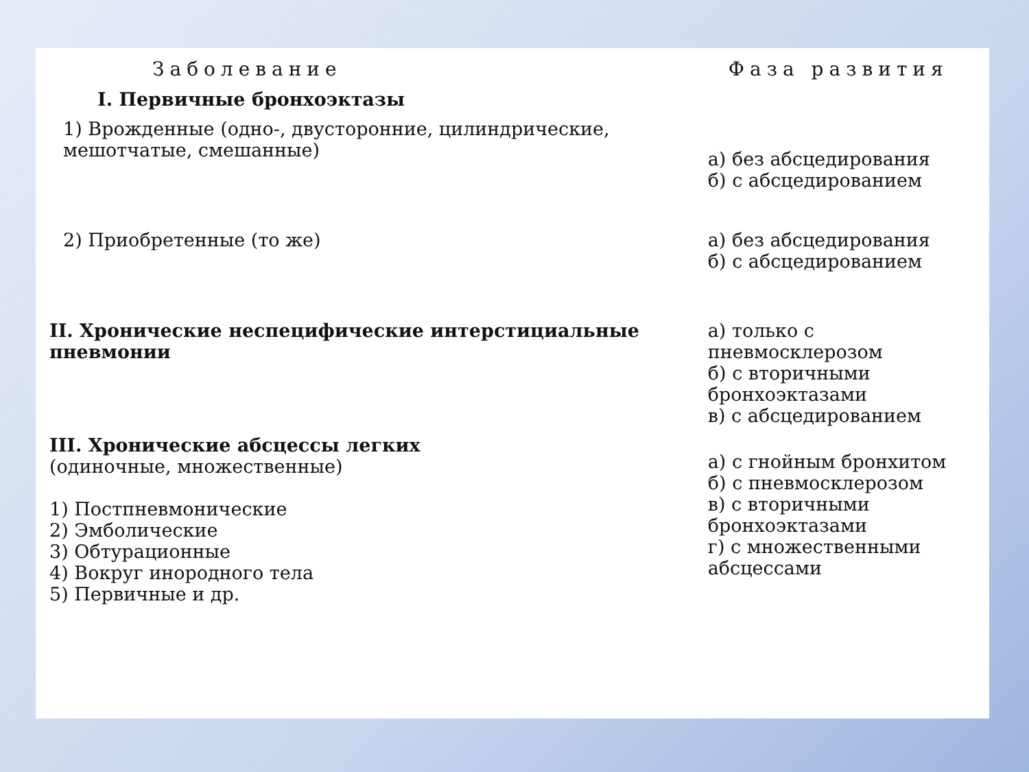| Заболевание | Фаза развития |
| --- | --- |
| I. Первичные бронхоэктазы | |
| 1) Врожденные (одно-, двусторонние, цилиндрические, мешотчатые, смешанные) | а) без абсцедирования б) с абсцедированием |
| 2) Приобретенные (то же) | а) без абсцедирования б) с абсцедированием |
| II. Хронические неспецифические интерстициальные пневмонии | а) только с пневмосклерозом б) с вторичными бронхоэктазами в) с абсцедированием |
| III. Хронические абсцессы легких (одиночные, множественные) 1) Постпневмонические 2) Эмболические 3) Обтурационные 4) Вокруг инородного тела 5) Первичные и др. | а) с гнойным бронхитом б) с пневмосклерозом в) с вторичными бронхоэктазами г) с множественными абсцессами |